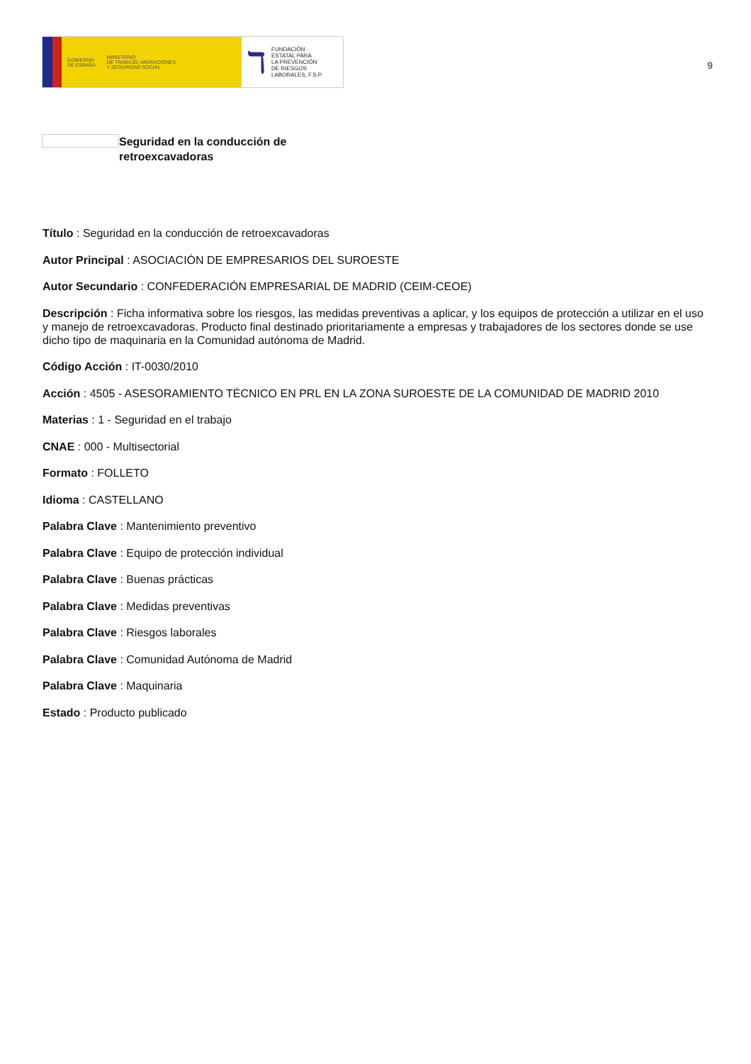GOBIERNO
DE ESPAÑA
MINISTERIO
DE TRABAJO, MIGRACIONES
Y SEGURIDAD SOCIAL
ℸ FUNDACIÓN
ESTATAL PARA
LA PREVENCIÓN
DE RIESGOS
LABORALES, F.S.P.
9
Seguridad en la conducción de
retroexcavadoras
Título : Seguridad en la conducción de retroexcavadoras
Autor Principal : ASOCIACIÓN DE EMPRESARIOS DEL SUROESTE
Autor Secundario : CONFEDERACIÓN EMPRESARIAL DE MADRID (CEIM-CEOE)
Descripción : Ficha informativa sobre los riesgos, las medidas preventivas a aplicar, y los equipos de protección a utilizar en el uso y manejo de retroexcavadoras. Producto final destinado prioritariamente a empresas y trabajadores de los sectores donde se use dicho tipo de maquinaria en la Comunidad autónoma de Madrid.
Código Acción : IT-0030/2010
Acción : 4505 - ASESORAMIENTO TÉCNICO EN PRL EN LA ZONA SUROESTE DE LA COMUNIDAD DE MADRID 2010
Materias : 1 - Seguridad en el trabajo
CNAE : 000 - Multisectorial
Formato : FOLLETO
Idioma : CASTELLANO
Palabra Clave : Mantenimiento preventivo
Palabra Clave : Equipo de protección individual
Palabra Clave : Buenas prácticas
Palabra Clave : Medidas preventivas
Palabra Clave : Riesgos laborales
Palabra Clave : Comunidad Autónoma de Madrid
Palabra Clave : Maquinaria
Estado : Producto publicado